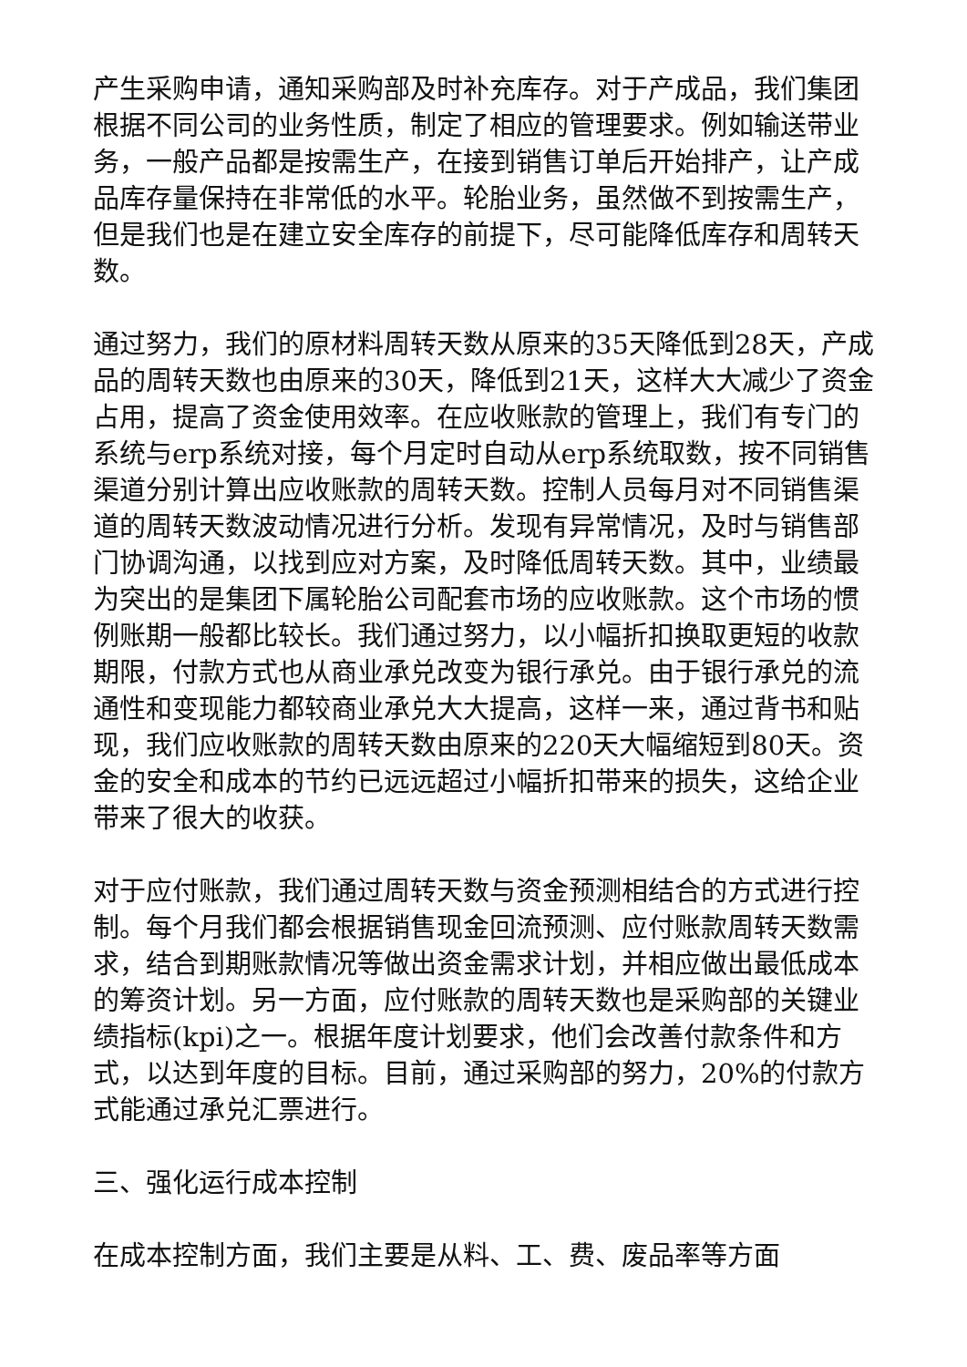产生采购申请，通知采购部及时补充库存。对于产成品，我们集团根据不同公司的业务性质，制定了相应的管理要求。例如输送带业务，一般产品都是按需生产，在接到销售订单后开始排产，让产成品库存量保持在非常低的水平。轮胎业务，虽然做不到按需生产，但是我们也是在建立安全库存的前提下，尽可能降低库存和周转天数。
通过努力，我们的原材料周转天数从原来的35天降低到28天，产成品的周转天数也由原来的30天，降低到21天，这样大大减少了资金占用，提高了资金使用效率。在应收账款的管理上，我们有专门的系统与erp系统对接，每个月定时自动从erp系统取数，按不同销售渠道分别计算出应收账款的周转天数。控制人员每月对不同销售渠道的周转天数波动情况进行分析。发现有异常情况，及时与销售部门协调沟通，以找到应对方案，及时降低周转天数。其中，业绩最为突出的是集团下属轮胎公司配套市场的应收账款。这个市场的惯例账期一般都比较长。我们通过努力，以小幅折扣换取更短的收款期限，付款方式也从商业承兑改变为银行承兑。由于银行承兑的流通性和变现能力都较商业承兑大大提高，这样一来，通过背书和贴现，我们应收账款的周转天数由原来的220天大幅缩短到80天。资金的安全和成本的节约已远远超过小幅折扣带来的损失，这给企业带来了很大的收获。
对于应付账款，我们通过周转天数与资金预测相结合的方式进行控制。每个月我们都会根据销售现金回流预测、应付账款周转天数需求，结合到期账款情况等做出资金需求计划，并相应做出最低成本的筹资计划。另一方面，应付账款的周转天数也是采购部的关键业绩指标(kpi)之一。根据年度计划要求，他们会改善付款条件和方式，以达到年度的目标。目前，通过采购部的努力，20%的付款方式能通过承兑汇票进行。
三、强化运行成本控制
在成本控制方面，我们主要是从料、工、费、废品率等方面